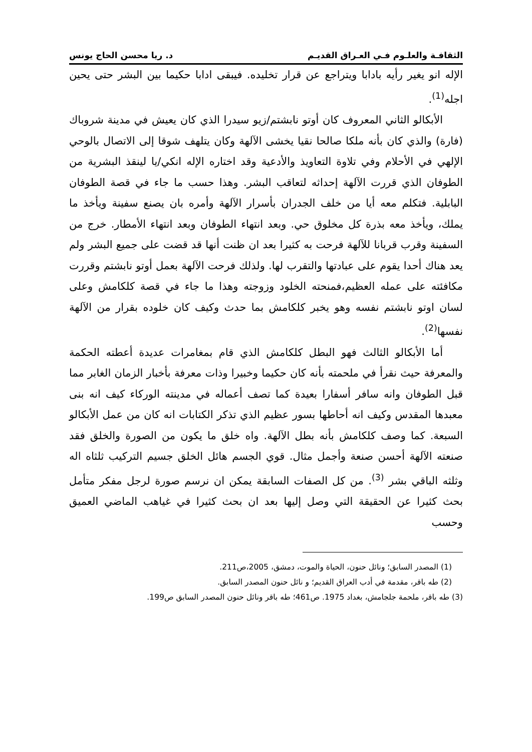الثقافـة والعلـوم فـي العـراق القديـم د. ريا محسن الحاج يونس
الإله انو يغير رأيه بادابا ويتراجع عن قرار تخليده. فيبقى ادابا حكيما بين البشر حتى يحين اجله<sup>(1)</sup>.
الأبكالو الثاني المعروف كان أوتو نابشتم/زيو سيدرا الذي كان يعيش في مدينة شروباك (فارة) والذي كان بأنه ملكا صالحا نقيا يخشى الآلهة وكان يتلهف شوقا إلى الاتصال بالوحي الإلهي في الأحلام وفي تلاوة التعاويذ والأدعية وقد اختاره الإله انكي/يا لينقذ البشرية من الطوفان الذي قررت الآلهة إحداثه لتعاقب البشر. وهذا حسب ما جاء في قصة الطوفان البابلية. فتكلم معه أيا من خلف الجدران بأسرار الآلهة وأمره بان يصنع سفينة ويأخذ ما يملك، ويأخذ معه بذرة كل مخلوق حي. وبعد انتهاء الطوفان وبعد انتهاء الأمطار. خرج من السفينة وقرب قربانا للآلهة فرحت به كثيرا بعد ان ظنت أنها قد قضت على جميع البشر ولم يعد هناك أحدا يقوم على عبادتها والتقرب لها. ولذلك فرحت الآلهة بعمل أوتو نابشتم وقررت مكافئته على عمله العظيم،فمنحته الخلود وزوجته وهذا ما جاء في قصة كلكامش وعلى لسان اوتو نابشتم نفسه وهو يخبر كلكامش بما حدث وكيف كان خلوده بقرار من الآلهة نفسها<sup>(2)</sup>.
أما الأبكالو الثالث فهو البطل كلكامش الذي قام بمغامرات عديدة أعطته الحكمة والمعرفة حيث نقرأ في ملحمته بأنه كان حكيما وخبيرا وذات معرفة بأخبار الزمان الغابر مما قبل الطوفان وانه سافر أسفارا بعيدة كما تصف أعماله في مدينته الوركاء كيف انه بنى معبدها المقدس وكيف انه أحاطها بسور عظيم الذي تذكر الكتابات انه كان من عمل الأبكالو السبعة. كما وصف كلكامش بأنه بطل الآلهة. واه خلق ما يكون من الصورة والخلق فقد صنعته الآلهة أحسن صنعة وأجمل مثال. قوي الجسم هائل الخلق جسيم التركيب ثلثاه اله وثلثه الباقي بشر <sup>(3)</sup>. من كل الصفات السابقة يمكن ان نرسم صورة لرجل مفكر متأمل بحث كثيرا عن الحقيقة التي وصل إليها بعد ان بحث كثيرا في غياهب الماضي العميق وحسب
(1) المصدر السابق؛ ونائل حنون، الحياة والموت، دمشق، 2005،ص211.
(2) طه باقر، مقدمة في أدب العراق القديم؛ و نائل حنون المصدر السابق.
(3) طه باقر، ملحمة جلجامش، بغداد 1975. ص461؛ طه باقر ونائل حنون المصدر السابق ص199.